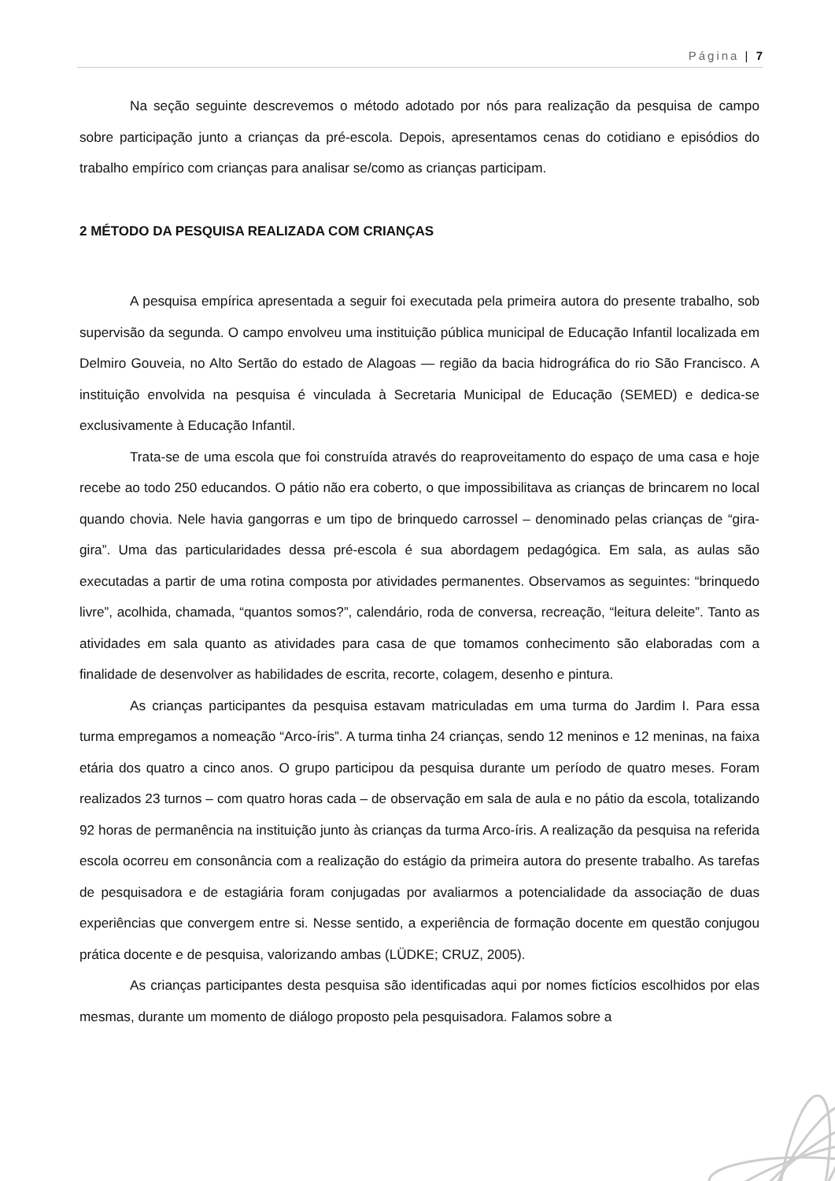Página | 7
Na seção seguinte descrevemos o método adotado por nós para realização da pesquisa de campo sobre participação junto a crianças da pré-escola. Depois, apresentamos cenas do cotidiano e episódios do trabalho empírico com crianças para analisar se/como as crianças participam.
2 MÉTODO DA PESQUISA REALIZADA COM CRIANÇAS
A pesquisa empírica apresentada a seguir foi executada pela primeira autora do presente trabalho, sob supervisão da segunda. O campo envolveu uma instituição pública municipal de Educação Infantil localizada em Delmiro Gouveia, no Alto Sertão do estado de Alagoas — região da bacia hidrográfica do rio São Francisco. A instituição envolvida na pesquisa é vinculada à Secretaria Municipal de Educação (SEMED) e dedica-se exclusivamente à Educação Infantil.
Trata-se de uma escola que foi construída através do reaproveitamento do espaço de uma casa e hoje recebe ao todo 250 educandos. O pátio não era coberto, o que impossibilitava as crianças de brincarem no local quando chovia. Nele havia gangorras e um tipo de brinquedo carrossel – denominado pelas crianças de “gira-gira”. Uma das particularidades dessa pré-escola é sua abordagem pedagógica. Em sala, as aulas são executadas a partir de uma rotina composta por atividades permanentes. Observamos as seguintes: “brinquedo livre”, acolhida, chamada, “quantos somos?”, calendário, roda de conversa, recreação, “leitura deleite”. Tanto as atividades em sala quanto as atividades para casa de que tomamos conhecimento são elaboradas com a finalidade de desenvolver as habilidades de escrita, recorte, colagem, desenho e pintura.
As crianças participantes da pesquisa estavam matriculadas em uma turma do Jardim I. Para essa turma empregamos a nomeação “Arco-íris”. A turma tinha 24 crianças, sendo 12 meninos e 12 meninas, na faixa etária dos quatro a cinco anos. O grupo participou da pesquisa durante um período de quatro meses. Foram realizados 23 turnos – com quatro horas cada – de observação em sala de aula e no pátio da escola, totalizando 92 horas de permanência na instituição junto às crianças da turma Arco-íris. A realização da pesquisa na referida escola ocorreu em consonância com a realização do estágio da primeira autora do presente trabalho. As tarefas de pesquisadora e de estagiária foram conjugadas por avaliarmos a potencialidade da associação de duas experiências que convergem entre si. Nesse sentido, a experiência de formação docente em questão conjugou prática docente e de pesquisa, valorizando ambas (LÜDKE; CRUZ, 2005).
As crianças participantes desta pesquisa são identificadas aqui por nomes fictícios escolhidos por elas mesmas, durante um momento de diálogo proposto pela pesquisadora. Falamos sobre a